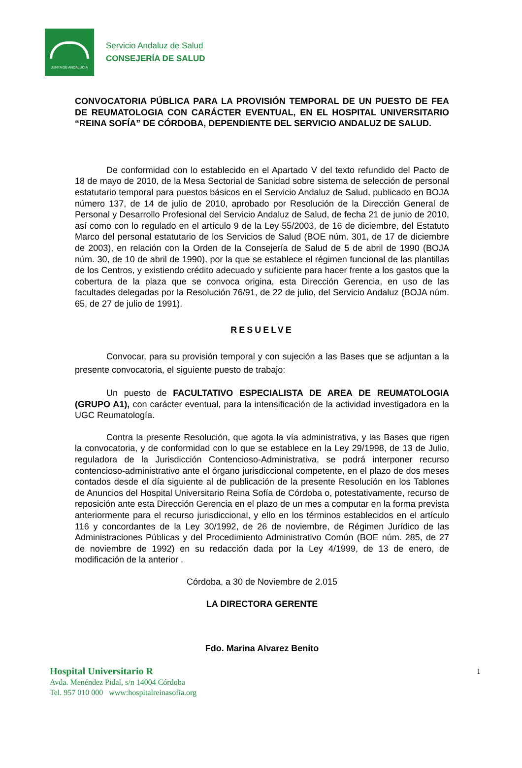JUNTA DE ANDALUCIA
Servicio Andaluz de Salud
CONSEJERÍA DE SALUD
CONVOCATORIA PÚBLICA PARA LA PROVISIÓN TEMPORAL DE UN PUESTO DE FEA DE REUMATOLOGIA CON CARÁCTER EVENTUAL, EN EL HOSPITAL UNIVERSITARIO “REINA SOFÍA” DE CÓRDOBA, DEPENDIENTE DEL SERVICIO ANDALUZ DE SALUD.
De conformidad con lo establecido en el Apartado V del texto refundido del Pacto de 18 de mayo de 2010, de la Mesa Sectorial de Sanidad sobre sistema de selección de personal estatutario temporal para puestos básicos en el Servicio Andaluz de Salud, publicado en BOJA número 137, de 14 de julio de 2010, aprobado por Resolución de la Dirección General de Personal y Desarrollo Profesional del Servicio Andaluz de Salud, de fecha 21 de junio de 2010, así como con lo regulado en el artículo 9 de la Ley 55/2003, de 16 de diciembre, del Estatuto Marco del personal estatutario de los Servicios de Salud (BOE núm. 301, de 17 de diciembre de 2003), en relación con la Orden de la Consejería de Salud de 5 de abril de 1990 (BOJA núm. 30, de 10 de abril de 1990), por la que se establece el régimen funcional de las plantillas de los Centros, y existiendo crédito adecuado y suficiente para hacer frente a los gastos que la cobertura de la plaza que se convoca origina, esta Dirección Gerencia, en uso de las facultades delegadas por la Resolución 76/91, de 22 de julio, del Servicio Andaluz (BOJA núm. 65, de 27 de julio de 1991).
RESUELVE
Convocar, para su provisión temporal y con sujeción a las Bases que se adjuntan a la presente convocatoria, el siguiente puesto de trabajo:
Un puesto de FACULTATIVO ESPECIALISTA DE AREA DE REUMATOLOGIA (GRUPO A1), con carácter eventual, para la intensificación de la actividad investigadora en la UGC Reumatología.
Contra la presente Resolución, que agota la vía administrativa, y las Bases que rigen la convocatoria, y de conformidad con lo que se establece en la Ley 29/1998, de 13 de Julio, reguladora de la Jurisdicción Contencioso-Administrativa, se podrá interponer recurso contencioso-administrativo ante el órgano jurisdiccional competente, en el plazo de dos meses contados desde el día siguiente al de publicación de la presente Resolución en los Tablones de Anuncios del Hospital Universitario Reina Sofía de Córdoba o, potestativamente, recurso de reposición ante esta Dirección Gerencia en el plazo de un mes a computar en la forma prevista anteriormente para el recurso jurisdiccional, y ello en los términos establecidos en el artículo 116 y concordantes de la Ley 30/1992, de 26 de noviembre, de Régimen Jurídico de las Administraciones Públicas y del Procedimiento Administrativo Común (BOE núm. 285, de 27 de noviembre de 1992) en su redacción dada por la Ley 4/1999, de 13 de enero, de modificación de la anterior .
Córdoba, a 30 de Noviembre de 2.015
LA DIRECTORA GERENTE
Fdo. Marina Alvarez Benito
Hospital Universitario R 1
Avda. Menéndez Pidal, s/n 14004 Córdoba
Tel. 957 010 000 www:hospitalreinasofia.org